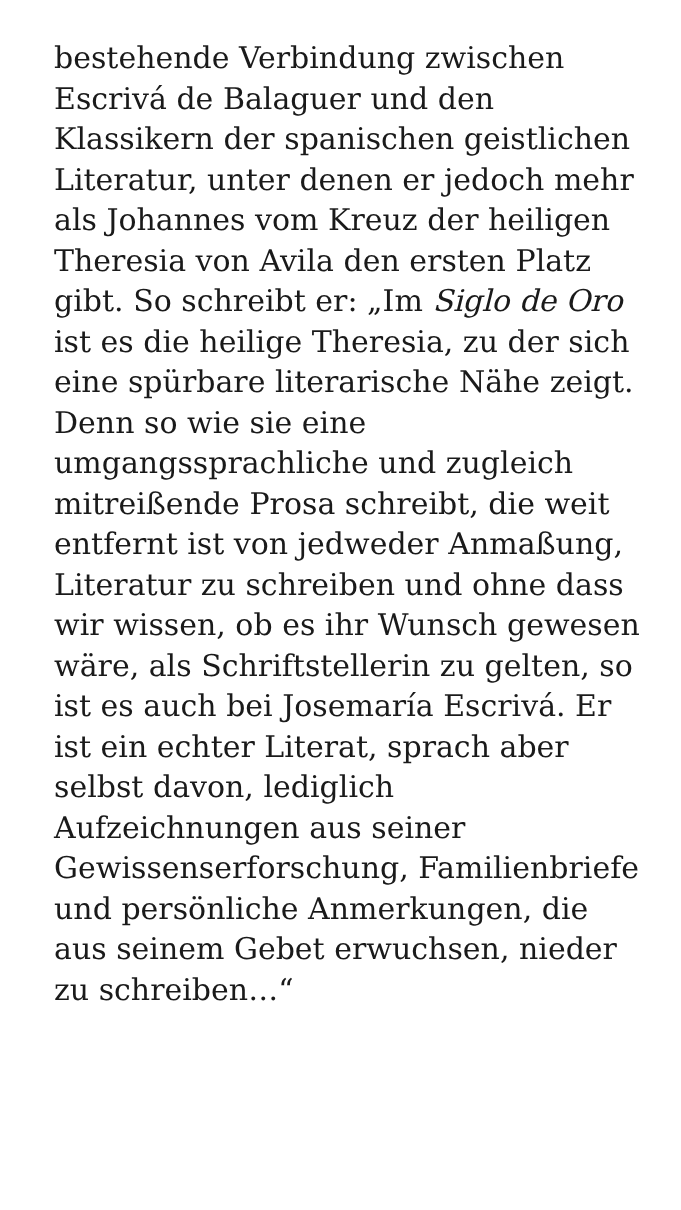bestehende Verbindung zwischen Escrivá de Balaguer und den Klassikern der spanischen geistlichen Literatur, unter denen er jedoch mehr als Johannes vom Kreuz der heiligen Theresia von Avila den ersten Platz gibt. So schreibt er: „Im Siglo de Oro ist es die heilige Theresia, zu der sich eine spürbare literarische Nähe zeigt. Denn so wie sie eine umgangssprachliche und zugleich mitreißende Prosa schreibt, die weit entfernt ist von jedweder Anmaßung, Literatur zu schreiben und ohne dass wir wissen, ob es ihr Wunsch gewesen wäre, als Schriftstellerin zu gelten, so ist es auch bei Josemaría Escrivá. Er ist ein echter Literat, sprach aber selbst davon, lediglich Aufzeichnungen aus seiner Gewissenserforschung, Familienbriefe und persönliche Anmerkungen, die aus seinem Gebet erwuchsen, nieder zu schreiben…“